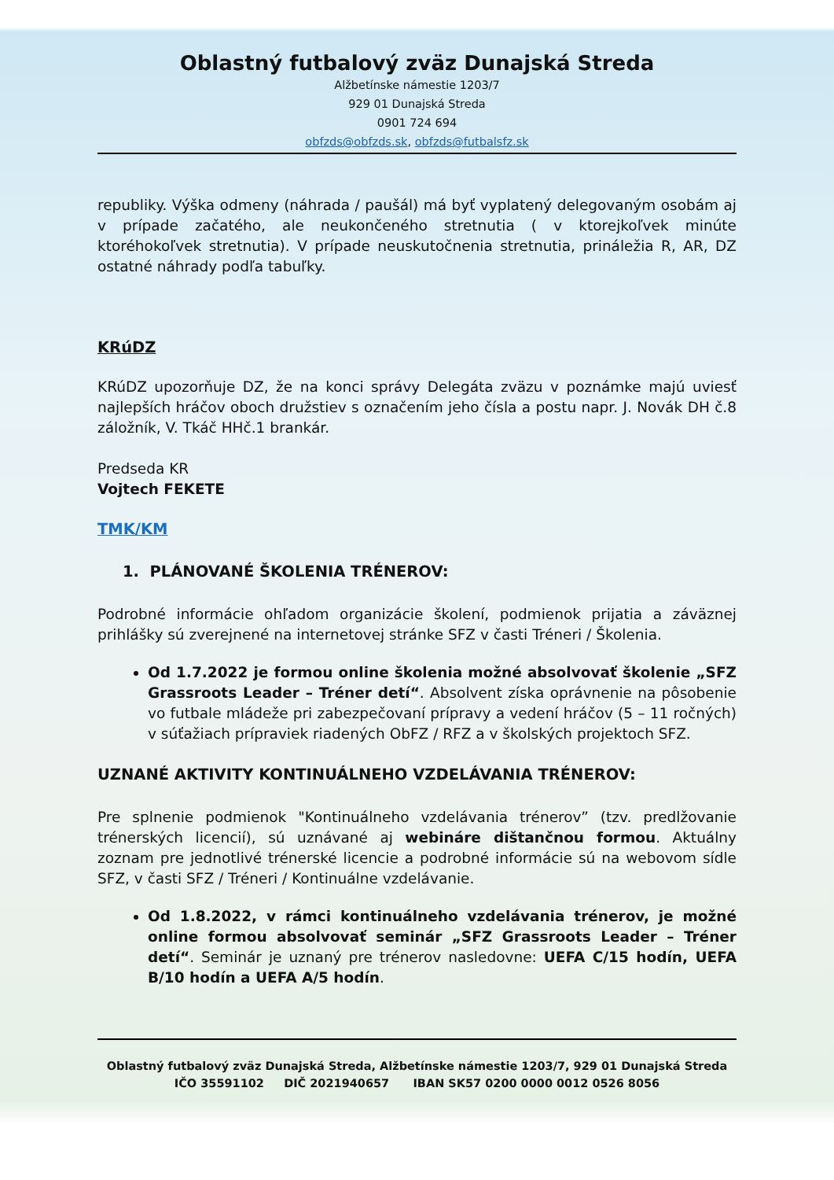Oblastný futbalový zväz Dunajská Streda
Alžbetínske námestie 1203/7
929 01 Dunajská Streda
0901 724 694
obfzds@obfzds.sk, obfzds@futbalsfz.sk
republiky. Výška odmeny (náhrada / paušál) má byť vyplatený delegovaným osobám aj v prípade začatého, ale neukončeného stretnutia ( v ktorejkoľvek minúte ktoréhokoľvek stretnutia). V prípade neuskutočnenia stretnutia, prináležia R, AR, DZ ostatné náhrady podľa tabuľky.
KRúDZ
KRúDZ upozorňuje DZ, že na konci správy Delegáta zväzu v poznámke majú uviesť najlepších hráčov oboch družstiev s označením jeho čísla a postu napr. J. Novák DH č.8 záložník, V. Tkáč HHč.1 brankár.
Predseda KR
Vojtech FEKETE
TMK/KM
1. PLÁNOVANÉ ŠKOLENIA TRÉNEROV:
Podrobné informácie ohľadom organizácie školení, podmienok prijatia a záväznej prihlášky sú zverejnené na internetovej stránke SFZ v časti Tréneri / Školenia.
Od 1.7.2022 je formou online školenia možné absolvovať školenie „SFZ Grassroots Leader – Tréner detí“. Absolvent získa oprávnenie na pôsobenie vo futbale mládeže pri zabezpečovaní prípravy a vedení hráčov (5 – 11 ročných) v súťažiach prípraviek riadených ObFZ / RFZ a v školských projektoch SFZ.
UZNANÉ AKTIVITY KONTINUÁLNEHO VZDELÁVANIA TRÉNEROV:
Pre splnenie podmienok "Kontinuálneho vzdelávania trénerov” (tzv. predlžovanie trénerských licencií), sú uznávané aj webináre dištančnou formou. Aktuálny zoznam pre jednotlivé trénerské licencie a podrobné informácie sú na webovom sídle SFZ, v časti SFZ / Tréneri / Kontinuálne vzdelávanie.
Od 1.8.2022, v rámci kontinuálneho vzdelávania trénerov, je možné online formou absolvovať seminár „SFZ Grassroots Leader – Tréner detí“. Seminár je uznaný pre trénerov nasledovne: UEFA C/15 hodín, UEFA B/10 hodín a UEFA A/5 hodín.
Oblastný futbalový zväz Dunajská Streda, Alžbetínske námestie 1203/7, 929 01 Dunajská Streda
IČO 35591102 DIČ 2021940657 IBAN SK57 0200 0000 0012 0526 8056